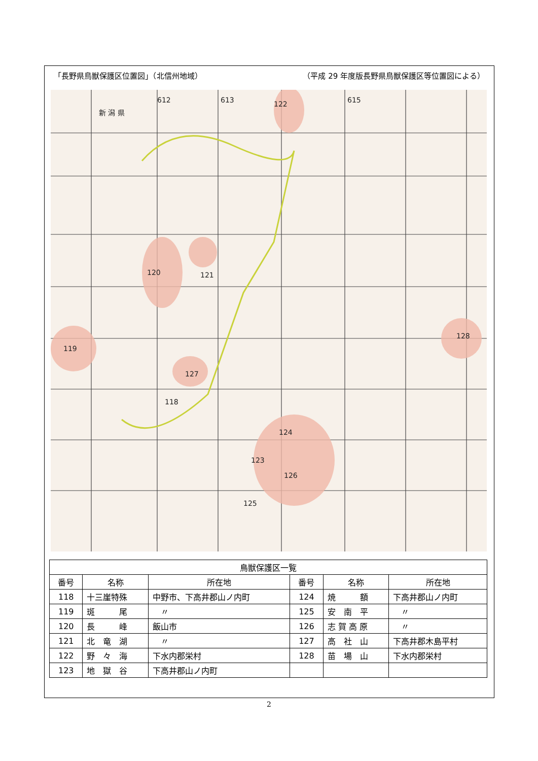「長野県鳥獣保護区位置図」（北信州地域） （平成 29 年度版長野県鳥獣保護区等位置図による）
612
613
615
新 潟 県
122
120
121
119
127
118
124
123
126
125
128
| 鳥獣保護区一覧 | | | | | |
| 番号 | 名称 | 所在地 | 番号 | 名称 | 所在地 |
| 118 | 十三崖特殊 | 中野市、下高井郡山ノ内町 | 124 | 焼 額 | 下高井郡山ノ内町 |
| 119 | 斑 尾 | 〃 | 125 | 安 南 平 | 〃 |
| 120 | 長 峰 | 飯山市 | 126 | 志 賀 高 原 | 〃 |
| 121 | 北 竜 湖 | 〃 | 127 | 高 社 山 | 下高井郡木島平村 |
| 122 | 野 々 海 | 下水内郡栄村 | 128 | 苗 場 山 | 下水内郡栄村 |
| 123 | 地 獄 谷 | 下高井郡山ノ内町 | | | |
2